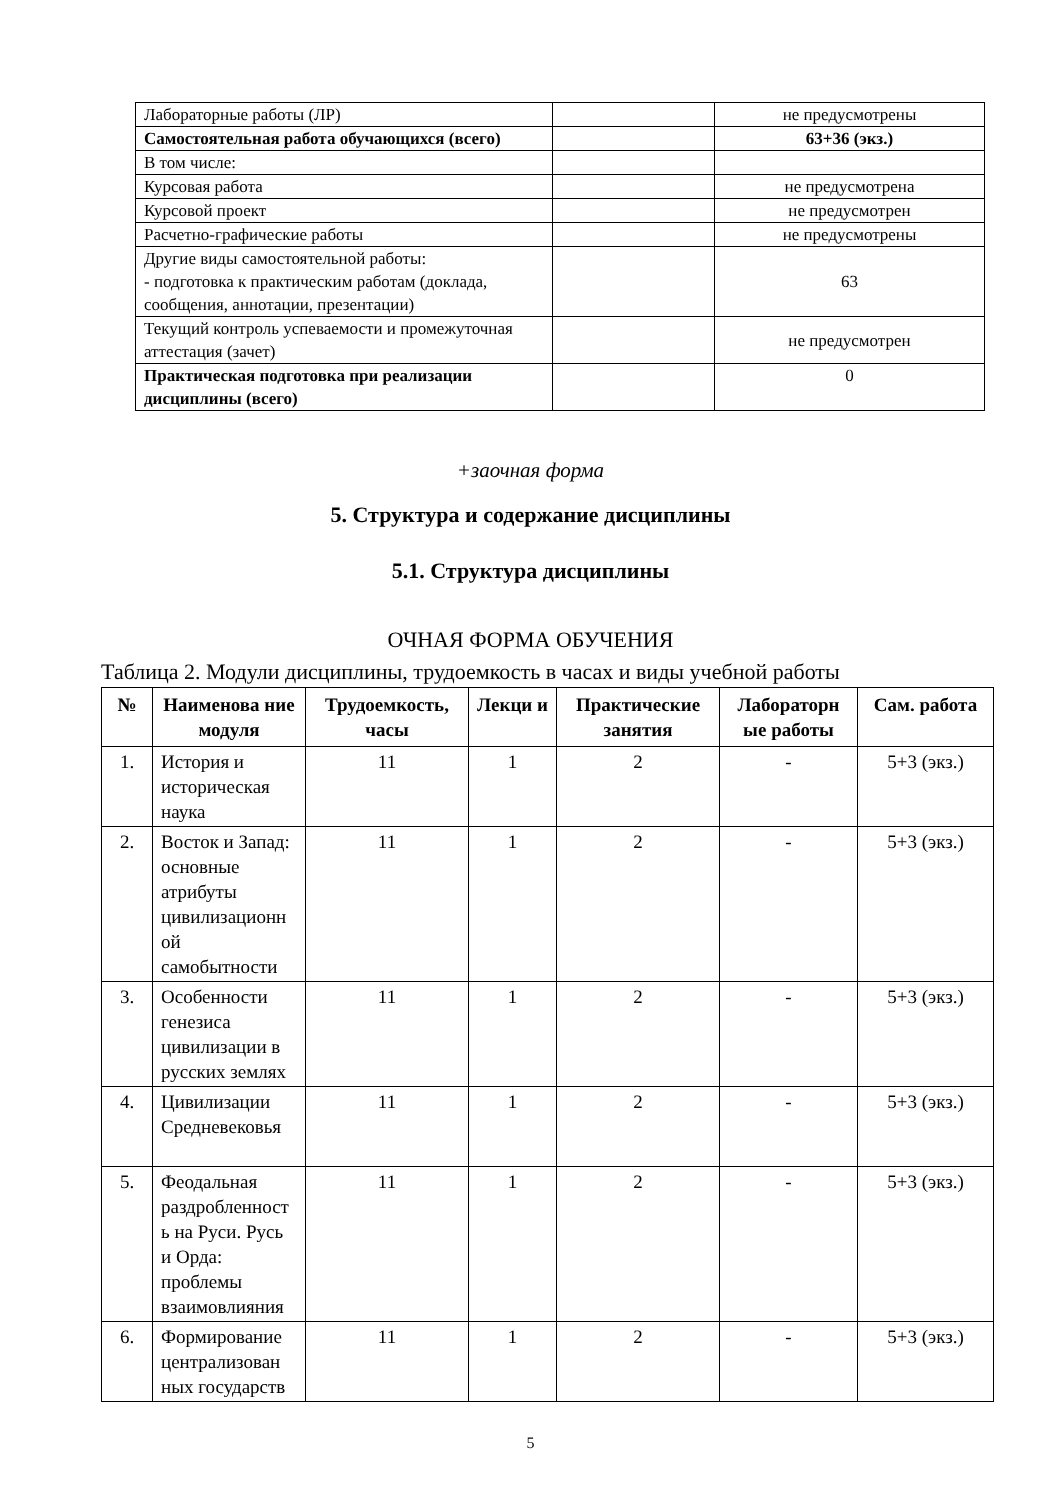| Лабораторные работы (ЛР) | | не предусмотрены |
| Самостоятельная работа обучающихся (всего) | | 63+36 (экз.) |
| В том числе: | | |
| Курсовая работа | | не предусмотрена |
| Курсовой проект | | не предусмотрен |
| Расчетно-графические работы | | не предусмотрены |
| Другие виды самостоятельной работы: - подготовка к практическим работам (доклада, сообщения, аннотации, презентации) | | 63 |
| Текущий контроль успеваемости и промежуточная аттестация (зачет) | | не предусмотрен |
| Практическая подготовка при реализации дисциплины (всего) | | 0 |
+заочная форма
5. Структура и содержание дисциплины
5.1. Структура дисциплины
ОЧНАЯ ФОРМА ОБУЧЕНИЯ
Таблица 2. Модули дисциплины, трудоемкость в часах и виды учебной работы
| № | Наименова ние модуля | Трудоемкость, часы | Лекци и | Практические занятия | Лабораторн ые работы | Сам. работа |
| --- | --- | --- | --- | --- | --- | --- |
| 1. | История и историческая наука | 11 | 1 | 2 | - | 5+3 (экз.) |
| 2. | Восток и Запад: основные атрибуты цивилизационн ой самобытности | 11 | 1 | 2 | - | 5+3 (экз.) |
| 3. | Особенности генезиса цивилизации в русских землях | 11 | 1 | 2 | - | 5+3 (экз.) |
| 4. | Цивилизации Средневековья | 11 | 1 | 2 | - | 5+3 (экз.) |
| 5. | Феодальная раздробленност ь на Руси. Русь и Орда: проблемы взаимовлияния | 11 | 1 | 2 | - | 5+3 (экз.) |
| 6. | Формирование централизован ных государств | 11 | 1 | 2 | - | 5+3 (экз.) |
5